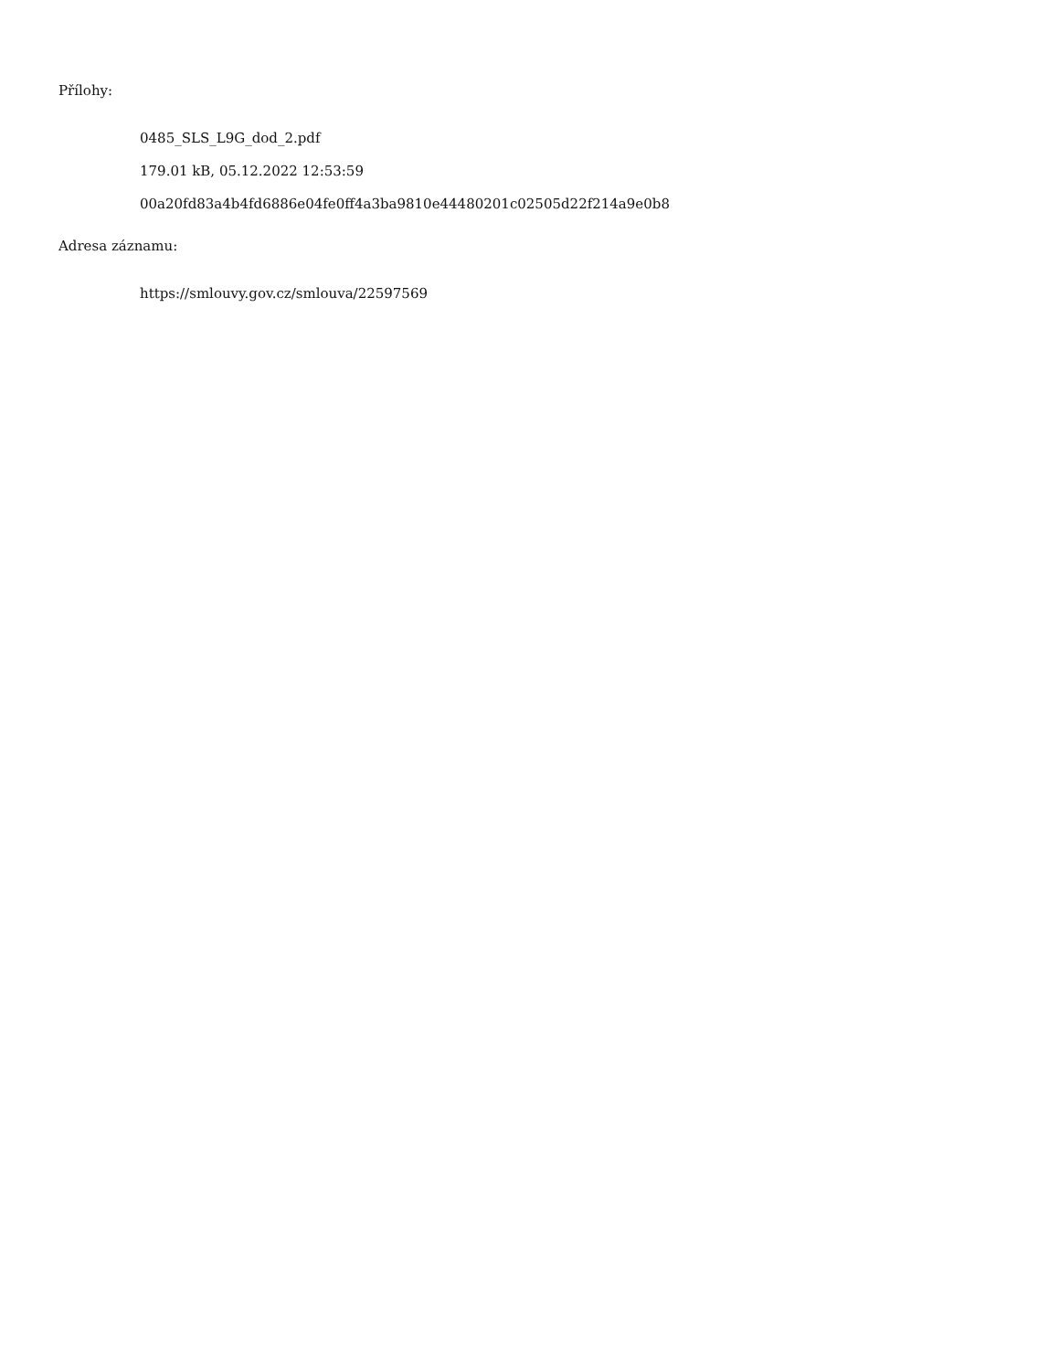Přílohy:
0485_SLS_L9G_dod_2.pdf
179.01 kB, 05.12.2022 12:53:59
00a20fd83a4b4fd6886e04fe0ff4a3ba9810e44480201c02505d22f214a9e0b8
Adresa záznamu:
https://smlouvy.gov.cz/smlouva/22597569